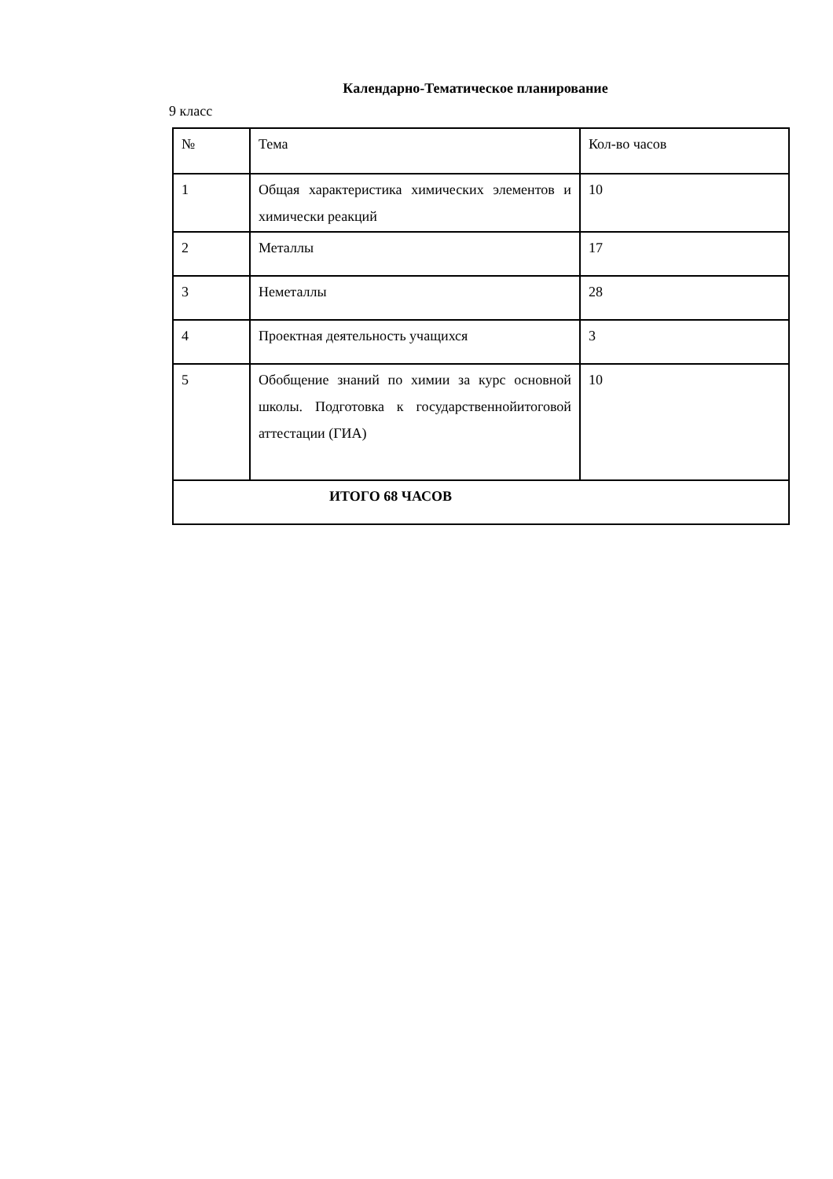Календарно-Тематическое планирование
9 класс
| № | Тема | Кол-во часов |
| 1 | Общая характеристика химических элементов и химически реакций | 10 |
| 2 | Металлы | 17 |
| 3 | Неметаллы | 28 |
| 4 | Проектная деятельность учащихся | 3 |
| 5 | Обобщение знаний по химии за курс основной школы. Подготовка к государственнойитоговой аттестации (ГИА) | 10 |
| ИТОГО 68 ЧАСОВ | | |